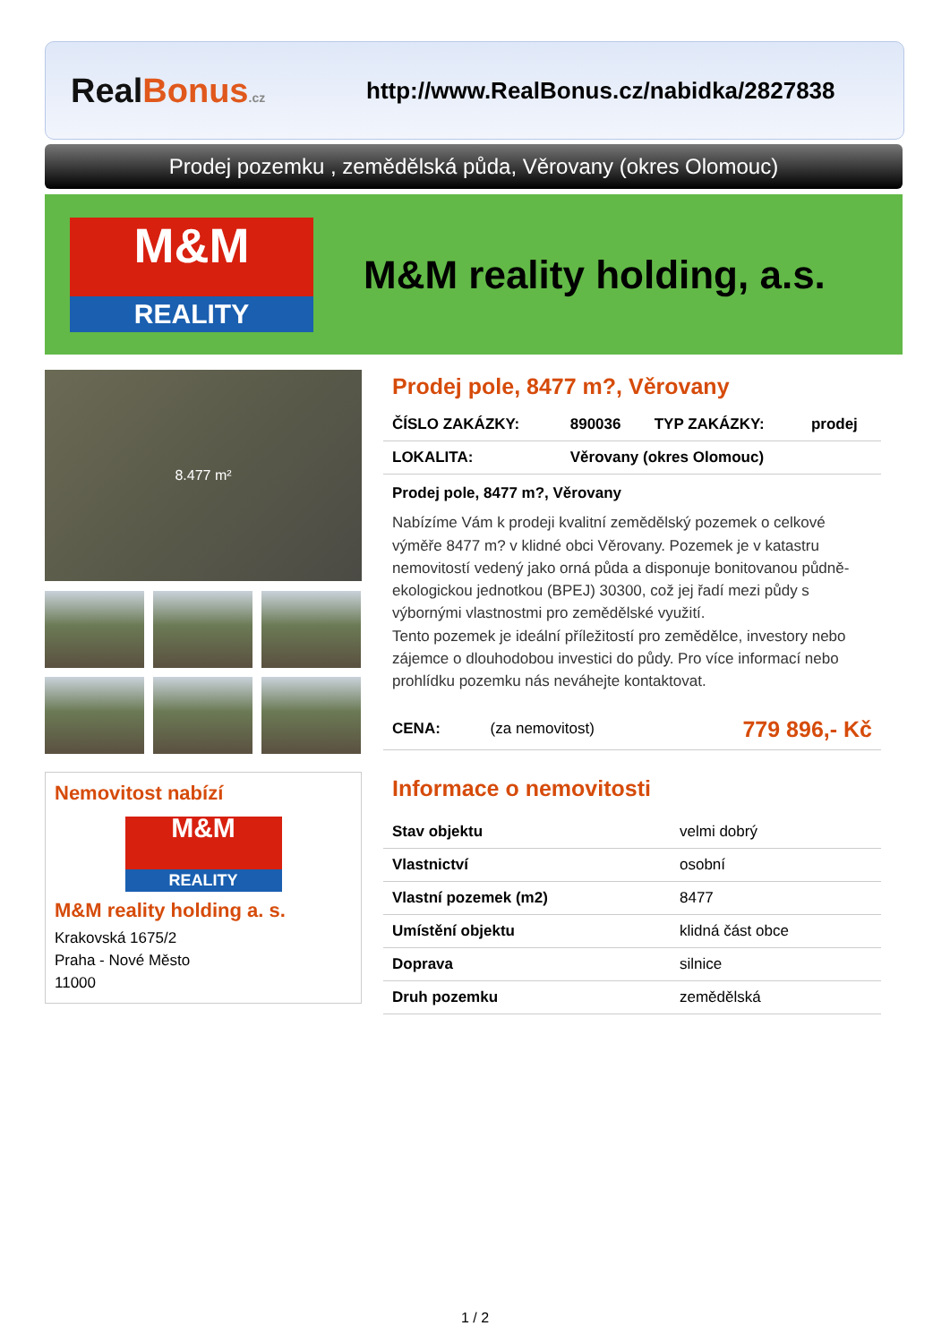Real Bonus.cz
http://www.RealBonus.cz/nabidka/2827838
Prodej pozemku , zemědělská půda, Věrovany (okres Olomouc)
M&M
REALITY
M&M reality holding, a.s.
8.477 m²
Nemovitost nabízí
M&M
REALITY
M&M reality holding a. s.
Krakovská 1675/2
Praha - Nové Město
11000
Prodej pole, 8477 m?, Věrovany
| ČÍSLO ZAKÁZKY: | 890036 | TYP ZAKÁZKY: | prodej |
| LOKALITA: | Věrovany (okres Olomouc) | | |
Prodej pole, 8477 m?, Věrovany
Nabízíme Vám k prodeji kvalitní zemědělský pozemek o celkové výměře 8477 m? v klidné obci Věrovany. Pozemek je v katastru nemovitostí vedený jako orná půda a disponuje bonitovanou půdně-ekologickou jednotkou (BPEJ) 30300, což jej řadí mezi půdy s výbornými vlastnostmi pro zemědělské využití.
Tento pozemek je ideální příležitostí pro zemědělce, investory nebo zájemce o dlouhodobou investici do půdy. Pro více informací nebo prohlídku pozemku nás neváhejte kontaktovat.
| CENA: | (za nemovitost) | 779 896,- Kč |
Informace o nemovitosti
| Stav objektu | velmi dobrý |
| Vlastnictví | osobní |
| Vlastní pozemek (m2) | 8477 |
| Umístění objektu | klidná část obce |
| Doprava | silnice |
| Druh pozemku | zemědělská |
1 / 2